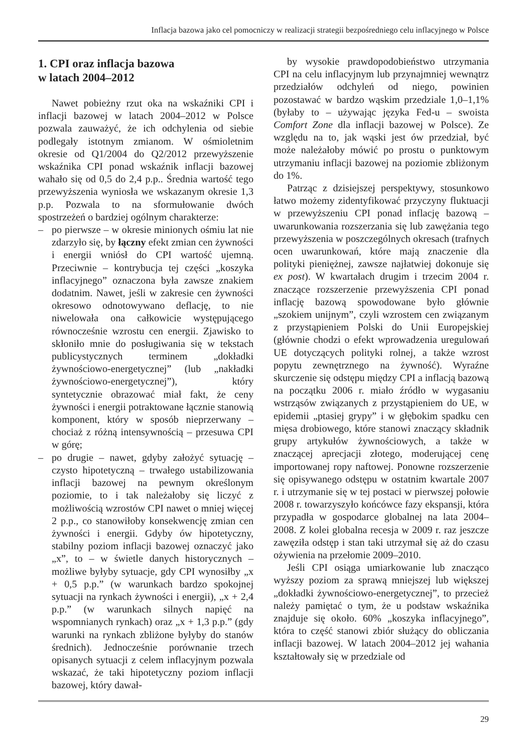Inflacja bazowa jako cel pomocniczy w realizacji strategii bezpośredniego celu inflacyjnego w Polsce
1. CPI oraz inflacja bazowa
w latach 2004–2012
Nawet pobieżny rzut oka na wskaźniki CPI i inflacji bazowej w latach 2004–2012 w Polsce pozwala zauważyć, że ich odchylenia od siebie podlegały istotnym zmianom. W ośmioletnim okresie od Q1/2004 do Q2/2012 przewyższenie wskaźnika CPI ponad wskaźnik inflacji bazowej wahało się od 0,5 do 2,4 p.p.. Średnia wartość tego przewyższenia wyniosła we wskazanym okresie 1,3 p.p. Pozwala to na sformułowanie dwóch spostrzeżeń o bardziej ogólnym charakterze:
– po pierwsze – w okresie minionych ośmiu lat nie zdarzyło się, by łączny efekt zmian cen żywności i energii wniósł do CPI wartość ujemną. Przeciwnie – kontrybucja tej części „koszyka inflacyjnego” oznaczona była zawsze znakiem dodatnim. Nawet, jeśli w zakresie cen żywności okresowo odnotowywano deflację, to nie niwelowała ona całkowicie występującego równocześnie wzrostu cen energii. Zjawisko to skłoniło mnie do posługiwania się w tekstach publicystycznych terminem „dokładki żywnościowo-energetycznej” (lub „nakładki żywnościowo-energetycznej”), który syntetycznie obrazować miał fakt, że ceny żywności i energii potraktowane łącznie stanowią komponent, który w sposób nieprzerwany – chociaż z różną intensywnością – przesuwa CPI w górę;
– po drugie – nawet, gdyby założyć sytuację – czysto hipotetyczną – trwałego ustabilizowania inflacji bazowej na pewnym określonym poziomie, to i tak należałoby się liczyć z możliwością wzrostów CPI nawet o mniej więcej 2 p.p., co stanowiłoby konsekwencję zmian cen żywności i energii. Gdyby ów hipotetyczny, stabilny poziom inflacji bazowej oznaczyć jako „x”, to – w świetle danych historycznych – możliwe byłyby sytuacje, gdy CPI wynosiłby „x + 0,5 p.p.” (w warunkach bardzo spokojnej sytuacji na rynkach żywności i energii), „x + 2,4 p.p.” (w warunkach silnych napięć na wspomnianych rynkach) oraz „x + 1,3 p.p.” (gdy warunki na rynkach zbliżone byłyby do stanów średnich). Jednocześnie porównanie trzech opisanych sytuacji z celem inflacyjnym pozwala wskazać, że taki hipotetyczny poziom inflacji bazowej, który dawał-
by wysokie prawdopodobieństwo utrzymania CPI na celu inflacyjnym lub przynajmniej wewnątrz przedziałów odchyleń od niego, powinien pozostawać w bardzo wąskim przedziale 1,0–1,1% (byłaby to – używając języka Fed-u – swoista Comfort Zone dla inflacji bazowej w Polsce). Ze względu na to, jak wąski jest ów przedział, być może należałoby mówić po prostu o punktowym utrzymaniu inflacji bazowej na poziomie zbliżonym do 1%.
Patrząc z dzisiejszej perspektywy, stosunkowo łatwo możemy zidentyfikować przyczyny fluktuacji w przewyższeniu CPI ponad inflację bazową – uwarunkowania rozszerzania się lub zawężania tego przewyższenia w poszczególnych okresach (trafnych ocen uwarunkowań, które mają znaczenie dla polityki pieniężnej, zawsze najłatwiej dokonuje się ex post). W kwartałach drugim i trzecim 2004 r. znaczące rozszerzenie przewyższenia CPI ponad inflację bazową spowodowane było głównie „szokiem unijnym”, czyli wzrostem cen związanym z przystąpieniem Polski do Unii Europejskiej (głównie chodzi o efekt wprowadzenia uregulowań UE dotyczących polityki rolnej, a także wzrost popytu zewnętrznego na żywność). Wyraźne skurczenie się odstępu między CPI a inflacją bazową na początku 2006 r. miało źródło w wygasaniu wstrząsów związanych z przystąpieniem do UE, w epidemii „ptasiej grypy” i w głębokim spadku cen mięsa drobiowego, które stanowi znaczący składnik grupy artykułów żywnościowych, a także w znaczącej aprecjacji złotego, moderującej cenę importowanej ropy naftowej. Ponowne rozszerzenie się opisywanego odstępu w ostatnim kwartale 2007 r. i utrzymanie się w tej postaci w pierwszej połowie 2008 r. towarzyszyło końcówce fazy ekspansji, która przypadła w gospodarce globalnej na lata 2004–2008. Z kolei globalna recesja w 2009 r. raz jeszcze zawęziła odstęp i stan taki utrzymał się aż do czasu ożywienia na przełomie 2009–2010.
Jeśli CPI osiąga umiarkowanie lub znacząco wyższy poziom za sprawą mniejszej lub większej „dokładki żywnościowo-energetycznej”, to przecież należy pamiętać o tym, że u podstaw wskaźnika znajduje się około. 60% „koszyka inflacyjnego”, która to część stanowi zbiór służący do obliczania inflacji bazowej. W latach 2004–2012 jej wahania kształtowały się w przedziale od
29